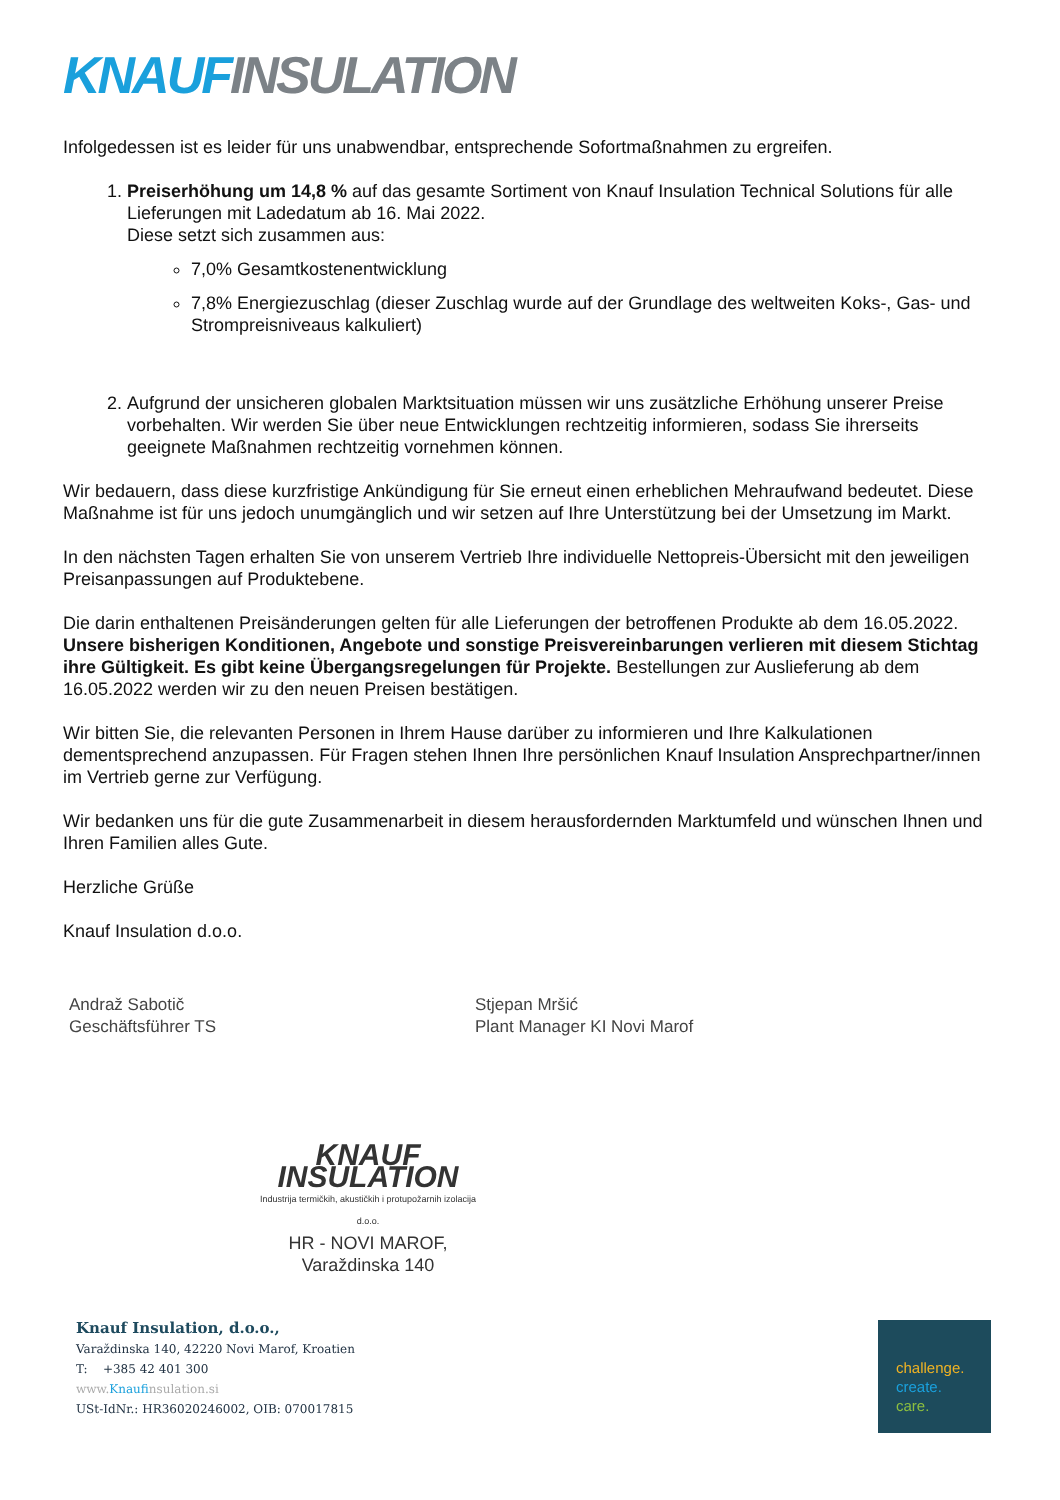KNAUF INSULATION
Infolgedessen ist es leider für uns unabwendbar, entsprechende Sofortmaßnahmen zu ergreifen.
1. Preiserhöhung um 14,8 % auf das gesamte Sortiment von Knauf Insulation Technical Solutions für alle Lieferungen mit Ladedatum ab 16. Mai 2022.
Diese setzt sich zusammen aus:
7,0% Gesamtkostenentwicklung
7,8% Energiezuschlag (dieser Zuschlag wurde auf der Grundlage des weltweiten Koks-, Gas- und Strompreisniveaus kalkuliert)
2. Aufgrund der unsicheren globalen Marktsituation müssen wir uns zusätzliche Erhöhung unserer Preise vorbehalten. Wir werden Sie über neue Entwicklungen rechtzeitig informieren, sodass Sie ihrerseits geeignete Maßnahmen rechtzeitig vornehmen können.
Wir bedauern, dass diese kurzfristige Ankündigung für Sie erneut einen erheblichen Mehraufwand bedeutet. Diese Maßnahme ist für uns jedoch unumgänglich und wir setzen auf Ihre Unterstützung bei der Umsetzung im Markt.
In den nächsten Tagen erhalten Sie von unserem Vertrieb Ihre individuelle Nettopreis-Übersicht mit den jeweiligen Preisanpassungen auf Produktebene.
Die darin enthaltenen Preisänderungen gelten für alle Lieferungen der betroffenen Produkte ab dem 16.05.2022. Unsere bisherigen Konditionen, Angebote und sonstige Preisvereinbarungen verlieren mit diesem Stichtag ihre Gültigkeit. Es gibt keine Übergangsregelungen für Projekte. Bestellungen zur Auslieferung ab dem 16.05.2022 werden wir zu den neuen Preisen bestätigen.
Wir bitten Sie, die relevanten Personen in Ihrem Hause darüber zu informieren und Ihre Kalkulationen dementsprechend anzupassen. Für Fragen stehen Ihnen Ihre persönlichen Knauf Insulation Ansprechpartner/innen im Vertrieb gerne zur Verfügung.
Wir bedanken uns für die gute Zusammenarbeit in diesem herausfordernden Marktumfeld und wünschen Ihnen und Ihren Familien alles Gute.
Herzliche Grüße
Knauf Insulation d.o.o.
Andraž Sabotič
Geschäftsführer TS
Stjepan Mršić
Plant Manager KI Novi Marof
KNAUF INSULATION
Industrija termičkih, akustičkih i protupožarnih izolacija d.o.o.
HR - NOVI MAROF, Varaždinska 140
Knauf Insulation, d.o.o.,
Varaždinska 140, 42220 Novi Marof, Kroatien
T: +385 42 401 300
www.Knaufinsulation.si
USt-IdNr.: HR36020246002, OIB: 070017815
challenge.
create.
care.